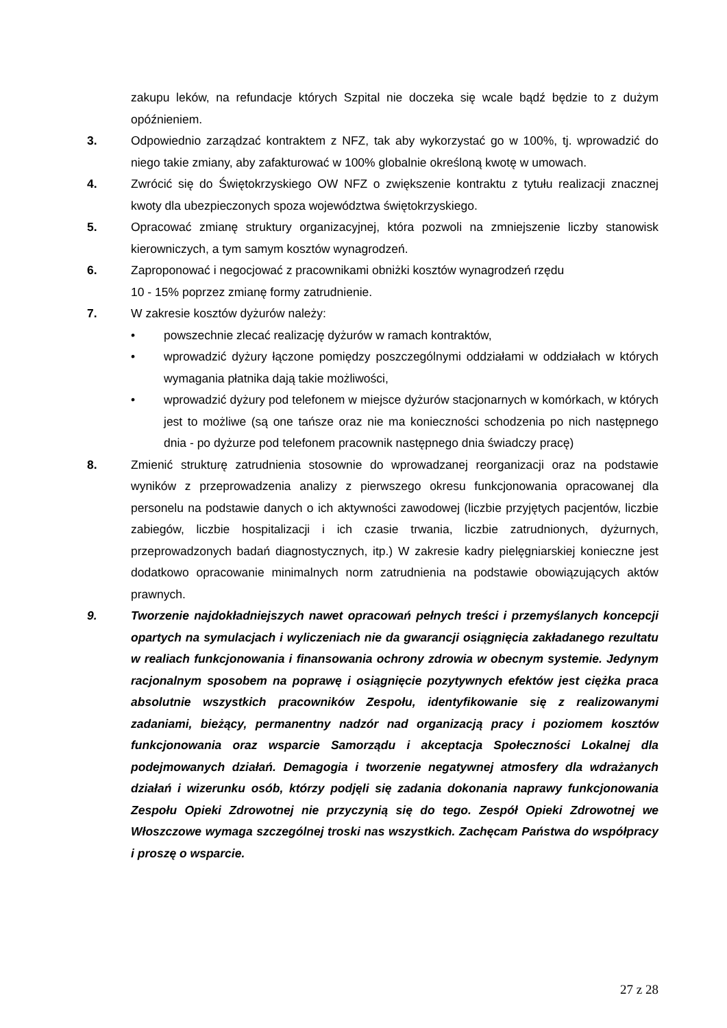zakupu leków, na refundacje których Szpital nie doczeka się wcale bądź będzie to z dużym opóźnieniem.
3. Odpowiednio zarządzać kontraktem z NFZ, tak aby wykorzystać go w 100%, tj. wprowadzić do niego takie zmiany, aby zafakturować w 100% globalnie określoną kwotę w umowach.
4. Zwrócić się do Świętokrzyskiego OW NFZ o zwiększenie kontraktu z tytułu realizacji znacznej kwoty dla ubezpieczonych spoza województwa świętokrzyskiego.
5. Opracować zmianę struktury organizacyjnej, która pozwoli na zmniejszenie liczby stanowisk kierowniczych, a tym samym kosztów wynagrodzeń.
6. Zaproponować i negocjować z pracownikami obniżki kosztów wynagrodzeń rzędu
10 - 15% poprzez zmianę formy zatrudnienie.
7. W zakresie kosztów dyżurów należy:
• powszechnie zlecać realizację dyżurów w ramach kontraktów,
• wprowadzić dyżury łączone pomiędzy poszczególnymi oddziałami w oddziałach w których wymagania płatnika dają takie możliwości,
• wprowadzić dyżury pod telefonem w miejsce dyżurów stacjonarnych w komórkach, w których jest to możliwe (są one tańsze oraz nie ma konieczności schodzenia po nich następnego dnia - po dyżurze pod telefonem pracownik następnego dnia świadczy pracę)
8. Zmienić strukturę zatrudnienia stosownie do wprowadzanej reorganizacji oraz na podstawie wyników z przeprowadzenia analizy z pierwszego okresu funkcjonowania opracowanej dla personelu na podstawie danych o ich aktywności zawodowej (liczbie przyjętych pacjentów, liczbie zabiegów, liczbie hospitalizacji i ich czasie trwania, liczbie zatrudnionych, dyżurnych, przeprowadzonych badań diagnostycznych, itp.) W zakresie kadry pielęgniarskiej konieczne jest dodatkowo opracowanie minimalnych norm zatrudnienia na podstawie obowiązujących aktów prawnych.
9. Tworzenie najdokładniejszych nawet opracowań pełnych treści i przemyślanych koncepcji opartych na symulacjach i wyliczeniach nie da gwarancji osiągnięcia zakładanego rezultatu w realiach funkcjonowania i finansowania ochrony zdrowia w obecnym systemie. Jedynym racjonalnym sposobem na poprawę i osiągnięcie pozytywnych efektów jest ciężka praca absolutnie wszystkich pracowników Zespołu, identyfikowanie się z realizowanymi zadaniami, bieżący, permanentny nadzór nad organizacją pracy i poziomem kosztów funkcjonowania oraz wsparcie Samorządu i akceptacja Społeczności Lokalnej dla podejmowanych działań. Demagogia i tworzenie negatywnej atmosfery dla wdrażanych działań i wizerunku osób, którzy podjęli się zadania dokonania naprawy funkcjonowania Zespołu Opieki Zdrowotnej nie przyczynią się do tego. Zespół Opieki Zdrowotnej we Włoszczowe wymaga szczególnej troski nas wszystkich. Zachęcam Państwa do współpracy i proszę o wsparcie.
27 z 28